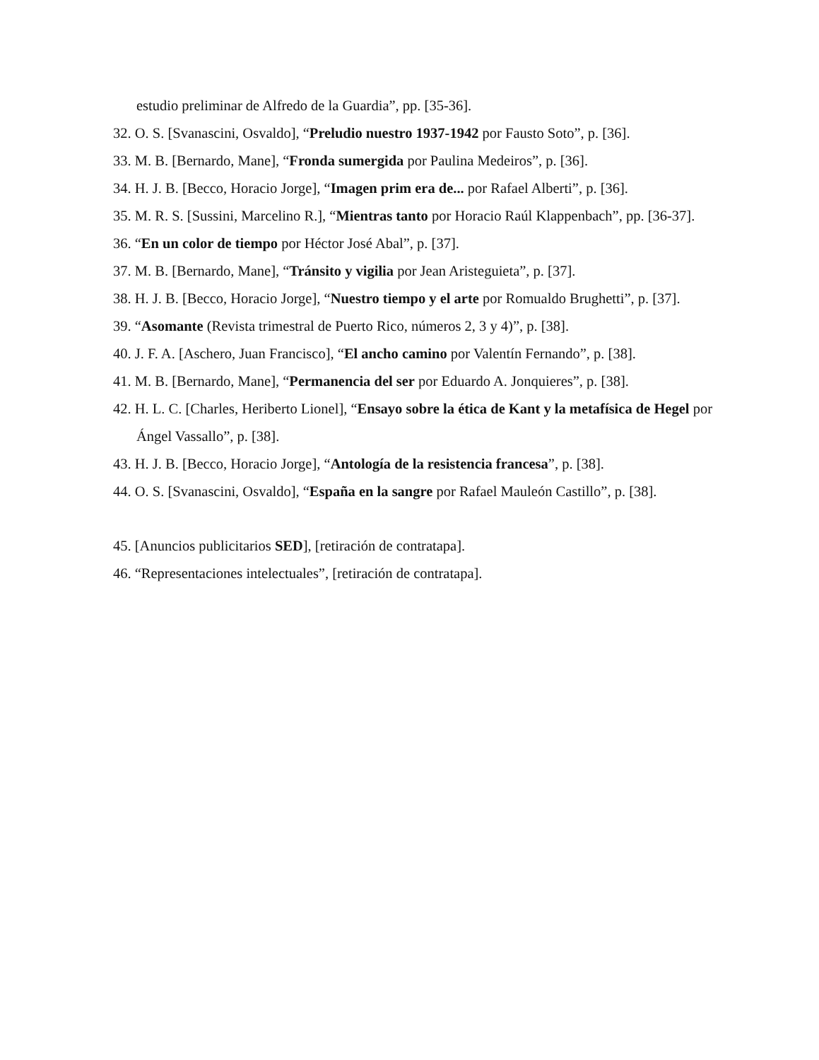estudio preliminar de Alfredo de la Guardia”, pp. [35-36].
32. O. S. [Svanascini, Osvaldo], “Preludio nuestro 1937-1942 por Fausto Soto”, p. [36].
33. M. B. [Bernardo, Mane], “Fronda sumergida por Paulina Medeiros”, p. [36].
34. H. J. B. [Becco, Horacio Jorge], “Imagen prim era de... por Rafael Alberti”, p. [36].
35. M. R. S. [Sussini, Marcelino R.], “Mientras tanto por Horacio Raúl Klappenbach”, pp. [36-37].
36. “En un color de tiempo por Héctor José Abal”, p. [37].
37. M. B. [Bernardo, Mane], “Tránsito y vigilia por Jean Aristeguieta”, p. [37].
38. H. J. B. [Becco, Horacio Jorge], “Nuestro tiempo y el arte por Romualdo Brughetti”, p. [37].
39. “Asomante (Revista trimestral de Puerto Rico, números 2, 3 y 4)”, p. [38].
40. J. F. A. [Aschero, Juan Francisco], “El ancho camino por Valentín Fernando”, p. [38].
41. M. B. [Bernardo, Mane], “Permanencia del ser por Eduardo A. Jonquieres”, p. [38].
42. H. L. C. [Charles, Heriberto Lionel], “Ensayo sobre la ética de Kant y la metafísica de Hegel por Ángel Vassallo”, p. [38].
43. H. J. B. [Becco, Horacio Jorge], “Antología de la resistencia francesa”, p. [38].
44. O. S. [Svanascini, Osvaldo], “España en la sangre por Rafael Mauleón Castillo”, p. [38].
45. [Anuncios publicitarios SED], [retiración de contratapa].
46. “Representaciones intelectuales”, [retiración de contratapa].